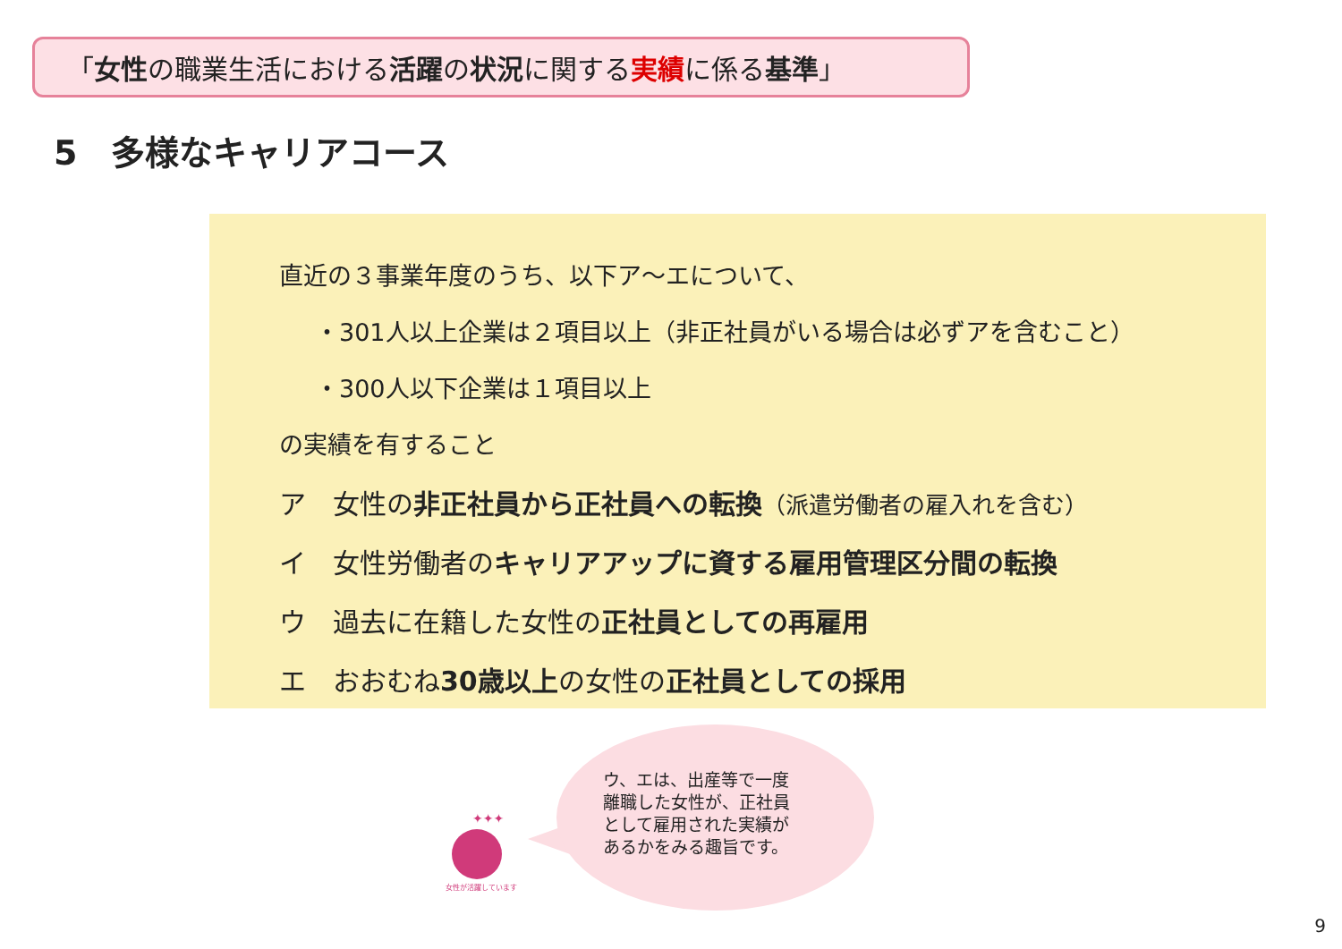「女性の職業生活における活躍の状況に関する実績に係る基準」
5　多様なキャリアコース
直近の３事業年度のうち、以下ア～エについて、
・301人以上企業は２項目以上（非正社員がいる場合は必ずアを含むこと）
・300人以下企業は１項目以上
の実績を有すること
ア　女性の非正社員から正社員への転換（派遣労働者の雇入れを含む）
イ　女性労働者のキャリアアップに資する雇用管理区分間の転換
ウ　過去に在籍した女性の正社員としての再雇用
エ　おおむね30歳以上の女性の正社員としての採用
✦✦✦
女性が活躍しています！
ウ、エは、出産等で一度
離職した女性が、正社員
として雇用された実績が
あるかをみる趣旨です。
9